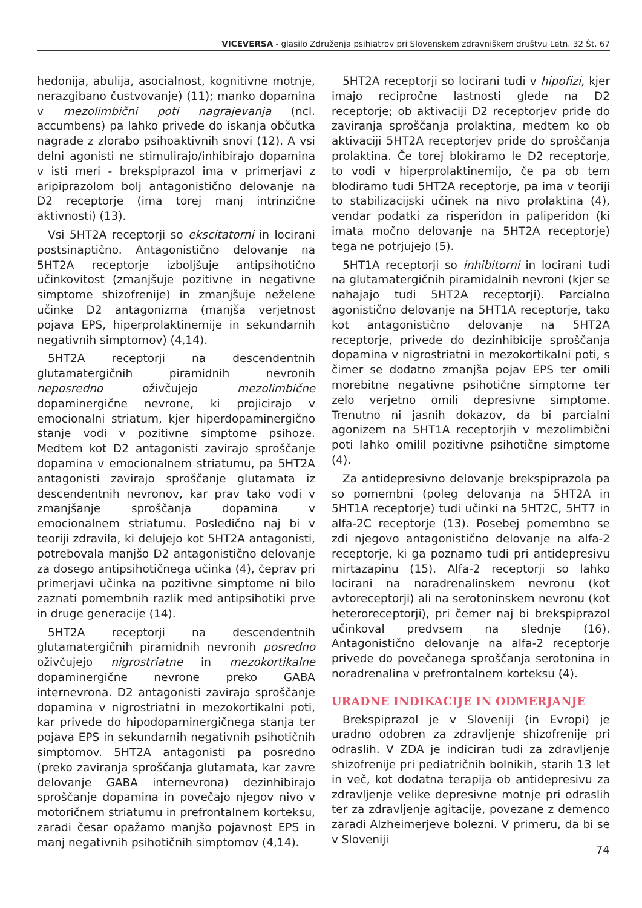VICEVERSA - glasilo Združenja psihiatrov pri Slovenskem zdravniškem društvu Letn. 32 Št. 67
hedonija, abulija, asocialnost, kognitivne motnje, nerazgibano čustvovanje) (11); manko dopamina v mezolimbični poti nagrajevanja (ncl. accumbens) pa lahko privede do iskanja občutka nagrade z zlorabo psihoaktivnih snovi (12). A vsi delni agonisti ne stimulirajo/inhibirajo dopamina v isti meri - brekspiprazol ima v primerjavi z aripiprazolom bolj antagonistično delovanje na D2 receptorje (ima torej manj intrinzične aktivnosti) (13).
Vsi 5HT2A receptorji so ekscitatorni in locirani postsinaptično. Antagonistično delovanje na 5HT2A receptorje izboljšuje antipsihotično učinkovitost (zmanjšuje pozitivne in negativne simptome shizofrenije) in zmanjšuje neželene učinke D2 antagonizma (manjša verjetnost pojava EPS, hiperprolaktinemije in sekundarnih negativnih simptomov) (4,14).
5HT2A receptorji na descendentnih glutamatergičnih piramidnih nevronih neposredno oživčujejo mezolimbične dopaminergične nevrone, ki projicirajo v emocionalni striatum, kjer hiperdopaminergično stanje vodi v pozitivne simptome psihoze. Medtem kot D2 antagonisti zavirajo sproščanje dopamina v emocionalnem striatumu, pa 5HT2A antagonisti zavirajo sproščanje glutamata iz descendentnih nevronov, kar prav tako vodi v zmanjšanje sproščanja dopamina v emocionalnem striatumu. Posledično naj bi v teoriji zdravila, ki delujejo kot 5HT2A antagonisti, potrebovala manjšo D2 antagonistično delovanje za dosego antipsihotičnega učinka (4), čeprav pri primerjavi učinka na pozitivne simptome ni bilo zaznati pomembnih razlik med antipsihotiki prve in druge generacije (14).
5HT2A receptorji na descendentnih glutamatergičnih piramidnih nevronih posredno oživčujejo nigrostriatne in mezokortikalne dopaminergične nevrone preko GABA internevrona. D2 antagonisti zavirajo sproščanje dopamina v nigrostriatni in mezokortikalni poti, kar privede do hipodopaminergičnega stanja ter pojava EPS in sekundarnih negativnih psihotičnih simptomov. 5HT2A antagonisti pa posredno (preko zaviranja sproščanja glutamata, kar zavre delovanje GABA internevrona) dezinhibirajo sproščanje dopamina in povečajo njegov nivo v motoričnem striatumu in prefrontalnem korteksu, zaradi česar opažamo manjšo pojavnost EPS in manj negativnih psihotičnih simptomov (4,14).
5HT2A receptorji so locirani tudi v hipofizi, kjer imajo recipročne lastnosti glede na D2 receptorje; ob aktivaciji D2 receptorjev pride do zaviranja sproščanja prolaktina, medtem ko ob aktivaciji 5HT2A receptorjev pride do sproščanja prolaktina. Če torej blokiramo le D2 receptorje, to vodi v hiperprolaktinemijo, če pa ob tem blodiramo tudi 5HT2A receptorje, pa ima v teoriji to stabilizacijski učinek na nivo prolaktina (4), vendar podatki za risperidon in paliperidon (ki imata močno delovanje na 5HT2A receptorje) tega ne potrjujejo (5).
5HT1A receptorji so inhibitorni in locirani tudi na glutamatergičnih piramidalnih nevroni (kjer se nahajajo tudi 5HT2A receptorji). Parcialno agonistično delovanje na 5HT1A receptorje, tako kot antagonistično delovanje na 5HT2A receptorje, privede do dezinhibicije sproščanja dopamina v nigrostriatni in mezokortikalni poti, s čimer se dodatno zmanjša pojav EPS ter omili morebitne negativne psihotične simptome ter zelo verjetno omili depresivne simptome. Trenutno ni jasnih dokazov, da bi parcialni agonizem na 5HT1A receptorjih v mezolimbični poti lahko omilil pozitivne psihotične simptome (4).
Za antidepresivno delovanje brekspiprazola pa so pomembni (poleg delovanja na 5HT2A in 5HT1A receptorje) tudi učinki na 5HT2C, 5HT7 in alfa-2C receptorje (13). Posebej pomembno se zdi njegovo antagonistično delovanje na alfa-2 receptorje, ki ga poznamo tudi pri antidepresivu mirtazapinu (15). Alfa-2 receptorji so lahko locirani na noradrenalinskem nevronu (kot avtoreceptorji) ali na serotoninskem nevronu (kot heteroreceptorji), pri čemer naj bi brekspiprazol učinkoval predvsem na slednje (16). Antagonistično delovanje na alfa-2 receptorje privede do povečanega sproščanja serotonina in noradrenalina v prefrontalnem korteksu (4).
URADNE INDIKACIJE IN ODMERJANJE
Brekspiprazol je v Sloveniji (in Evropi) je uradno odobren za zdravljenje shizofrenije pri odraslih. V ZDA je indiciran tudi za zdravljenje shizofrenije pri pediatričnih bolnikih, starih 13 let in več, kot dodatna terapija ob antidepresivu za zdravljenje velike depresivne motnje pri odraslih ter za zdravljenje agitacije, povezane z demenco zaradi Alzheimerjeve bolezni. V primeru, da bi se v Sloveniji
74